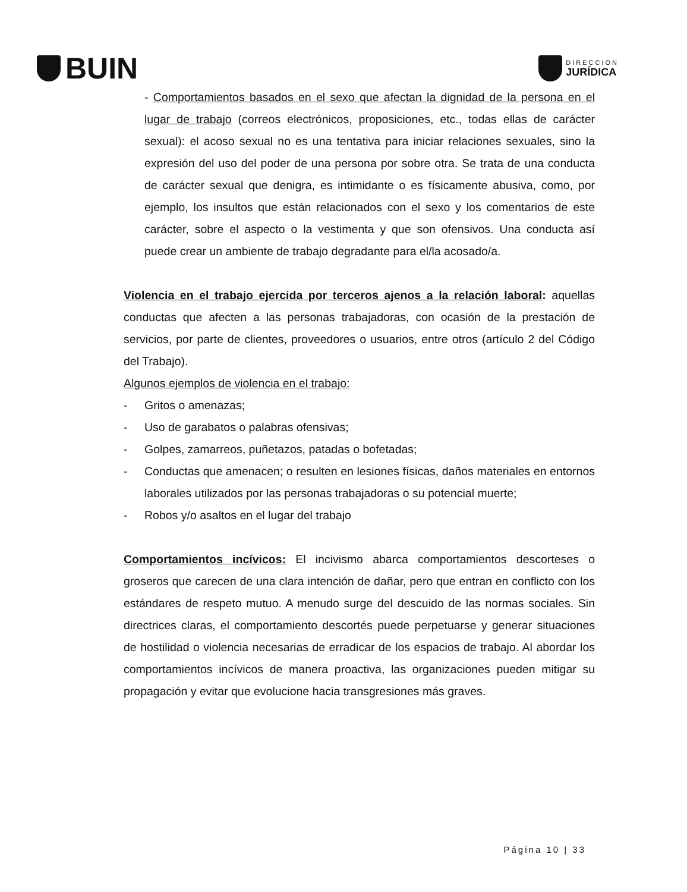BUIN
DIRECCION
JURÍDICA
- Comportamientos basados en el sexo que afectan la dignidad de la persona en el lugar de trabajo (correos electrónicos, proposiciones, etc., todas ellas de carácter sexual): el acoso sexual no es una tentativa para iniciar relaciones sexuales, sino la expresión del uso del poder de una persona por sobre otra. Se trata de una conducta de carácter sexual que denigra, es intimidante o es físicamente abusiva, como, por ejemplo, los insultos que están relacionados con el sexo y los comentarios de este carácter, sobre el aspecto o la vestimenta y que son ofensivos. Una conducta así puede crear un ambiente de trabajo degradante para el/la acosado/a.
Violencia en el trabajo ejercida por terceros ajenos a la relación laboral: aquellas conductas que afecten a las personas trabajadoras, con ocasión de la prestación de servicios, por parte de clientes, proveedores o usuarios, entre otros (artículo 2 del Código del Trabajo).
Algunos ejemplos de violencia en el trabajo:
- Gritos o amenazas;
- Uso de garabatos o palabras ofensivas;
- Golpes, zamarreos, puñetazos, patadas o bofetadas;
- Conductas que amenacen; o resulten en lesiones físicas, daños materiales en entornos laborales utilizados por las personas trabajadoras o su potencial muerte;
- Robos y/o asaltos en el lugar del trabajo
Comportamientos incívicos: El incivismo abarca comportamientos descorteses o groseros que carecen de una clara intención de dañar, pero que entran en conflicto con los estándares de respeto mutuo. A menudo surge del descuido de las normas sociales. Sin directrices claras, el comportamiento descortés puede perpetuarse y generar situaciones de hostilidad o violencia necesarias de erradicar de los espacios de trabajo. Al abordar los comportamientos incívicos de manera proactiva, las organizaciones pueden mitigar su propagación y evitar que evolucione hacia transgresiones más graves.
Página 10 | 33